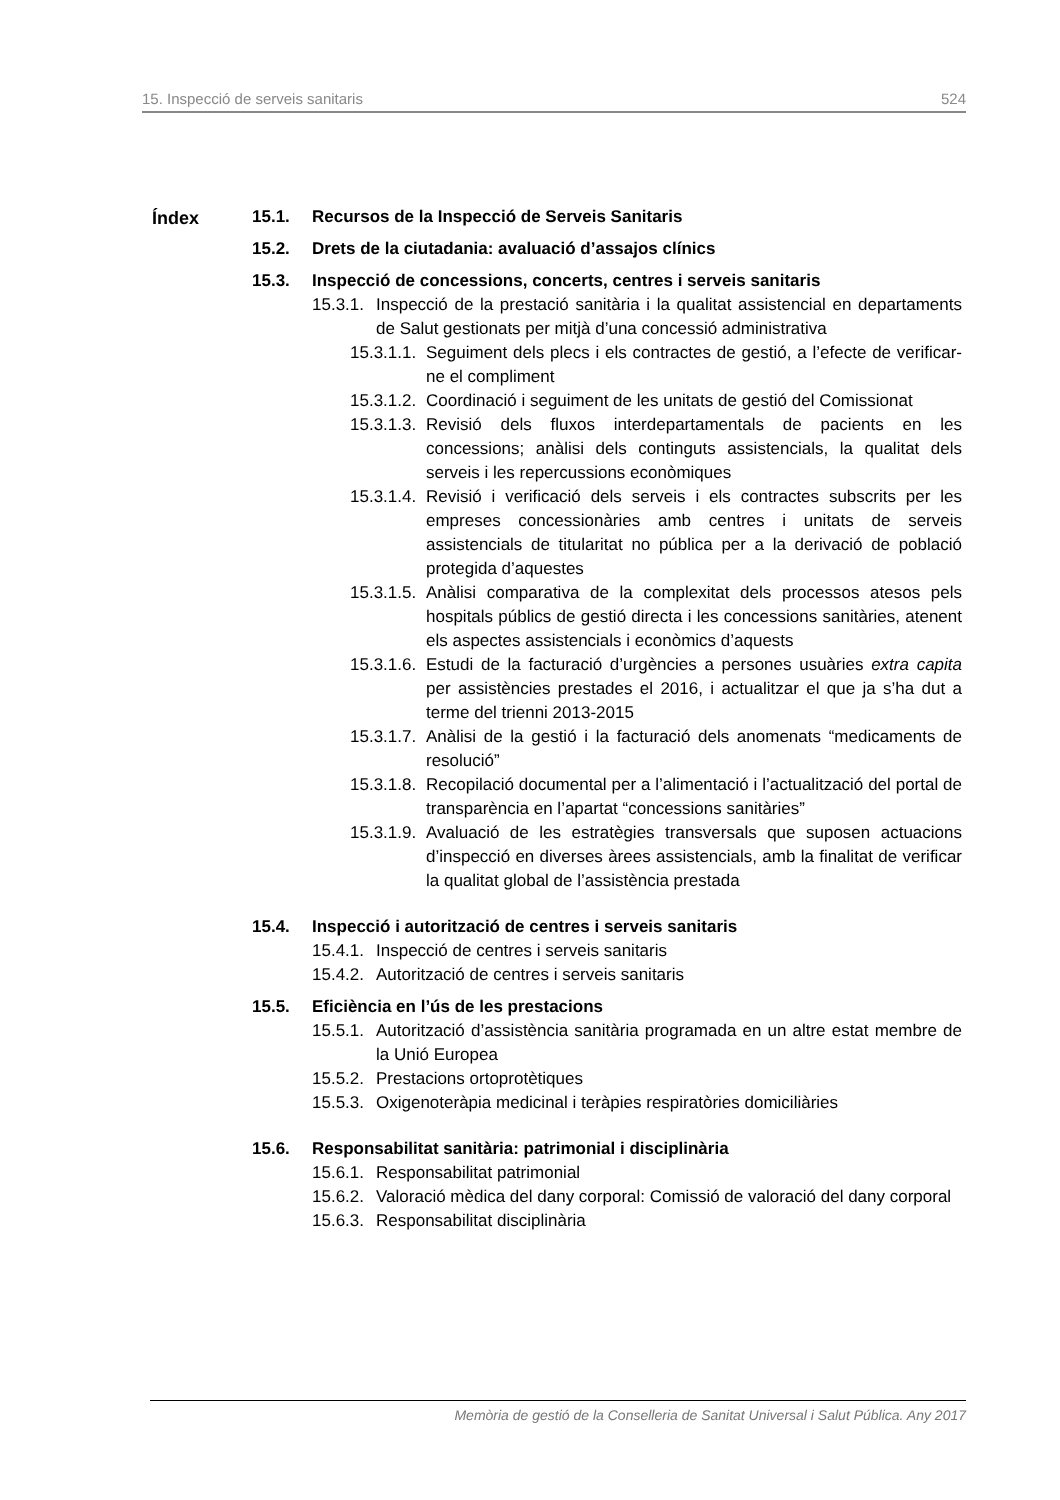15. Inspecció de serveis sanitaris 524
Índex
15.1. Recursos de la Inspecció de Serveis Sanitaris
15.2. Drets de la ciutadania: avaluació d’assajos clínics
15.3. Inspecció de concessions, concerts, centres i serveis sanitaris
15.3.1. Inspecció de la prestació sanitària i la qualitat assistencial en departaments de Salut gestionats per mitjà d’una concessió administrativa
15.3.1.1. Seguiment dels plecs i els contractes de gestió, a l’efecte de verificar-ne el compliment
15.3.1.2. Coordinació i seguiment de les unitats de gestió del Comissionat
15.3.1.3. Revisió dels fluxos interdepartamentals de pacients en les concessions; anàlisi dels continguts assistencials, la qualitat dels serveis i les repercussions econòmiques
15.3.1.4. Revisió i verificació dels serveis i els contractes subscrits per les empreses concessionàries amb centres i unitats de serveis assistencials de titularitat no pública per a la derivació de població protegida d’aquestes
15.3.1.5. Anàlisi comparativa de la complexitat dels processos atesos pels hospitals públics de gestió directa i les concessions sanitàries, atenent els aspectes assistencials i econòmics d’aquests
15.3.1.6. Estudi de la facturació d’urgències a persones usuàries extra capita per assistències prestades el 2016, i actualitzar el que ja s’ha dut a terme del trienni 2013-2015
15.3.1.7. Anàlisi de la gestió i la facturació dels anomenats “medicaments de resolució”
15.3.1.8. Recopilació documental per a l’alimentació i l’actualització del portal de transparència en l’apartat “concessions sanitàries”
15.3.1.9. Avaluació de les estratègies transversals que suposen actuacions d’inspecció en diverses àrees assistencials, amb la finalitat de verificar la qualitat global de l’assistència prestada
15.4. Inspecció i autorització de centres i serveis sanitaris
15.4.1. Inspecció de centres i serveis sanitaris
15.4.2. Autorització de centres i serveis sanitaris
15.5. Eficiència en l’ús de les prestacions
15.5.1. Autorització d’assistència sanitària programada en un altre estat membre de la Unió Europea
15.5.2. Prestacions ortoprotètiques
15.5.3. Oxigenoteràpia medicinal i teràpies respiratòries domiciliàries
15.6. Responsabilitat sanitària: patrimonial i disciplinària
15.6.1. Responsabilitat patrimonial
15.6.2. Valoració mèdica del dany corporal: Comissió de valoració del dany corporal
15.6.3. Responsabilitat disciplinària
Memòria de gestió de la Conselleria de Sanitat Universal i Salut Pública. Any 2017